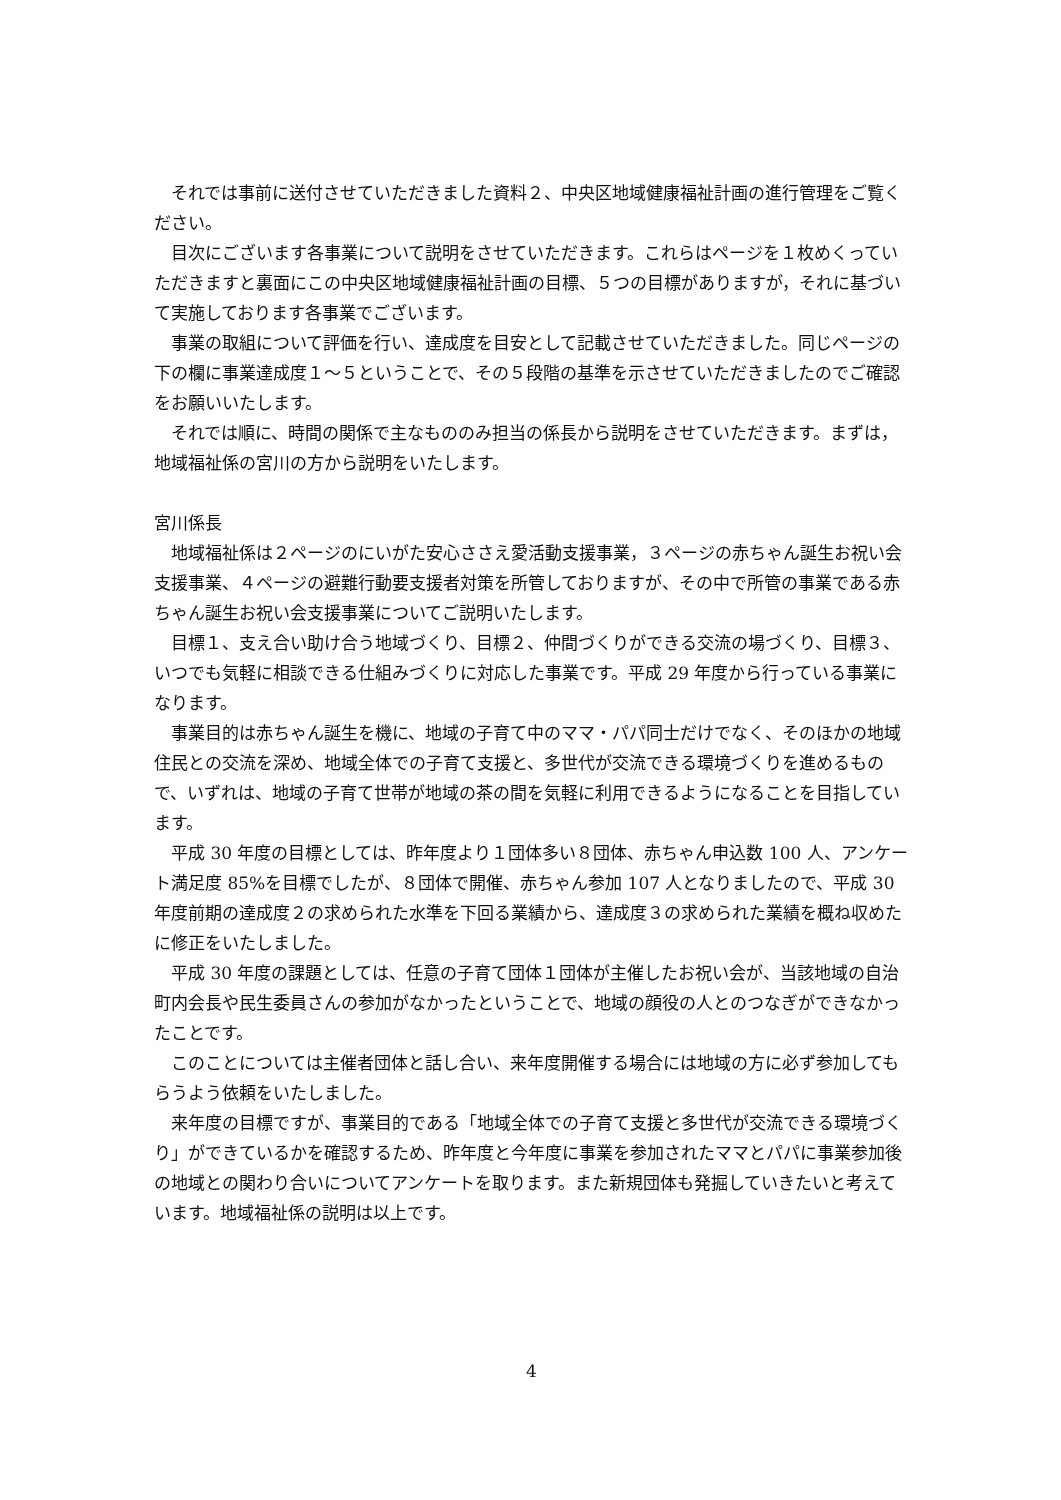それでは事前に送付させていただきました資料２、中央区地域健康福祉計画の進行管理をご覧ください。
目次にございます各事業について説明をさせていただきます。これらはページを１枚めくっていただきますと裏面にこの中央区地域健康福祉計画の目標、５つの目標がありますが，それに基づいて実施しております各事業でございます。
事業の取組について評価を行い、達成度を目安として記載させていただきました。同じページの下の欄に事業達成度１～５ということで、その５段階の基準を示させていただきましたのでご確認をお願いいたします。
それでは順に、時間の関係で主なもののみ担当の係長から説明をさせていただきます。まずは，地域福祉係の宮川の方から説明をいたします。
宮川係長
地域福祉係は２ページのにいがた安心ささえ愛活動支援事業，３ページの赤ちゃん誕生お祝い会支援事業、４ページの避難行動要支援者対策を所管しておりますが、その中で所管の事業である赤ちゃん誕生お祝い会支援事業についてご説明いたします。
目標１、支え合い助け合う地域づくり、目標２、仲間づくりができる交流の場づくり、目標３、いつでも気軽に相談できる仕組みづくりに対応した事業です。平成 29 年度から行っている事業になります。
事業目的は赤ちゃん誕生を機に、地域の子育て中のママ・パパ同士だけでなく、そのほかの地域住民との交流を深め、地域全体での子育て支援と、多世代が交流できる環境づくりを進めるもので、いずれは、地域の子育て世帯が地域の茶の間を気軽に利用できるようになることを目指しています。
平成 30 年度の目標としては、昨年度より１団体多い８団体、赤ちゃん申込数 100 人、アンケート満足度 85%を目標でしたが、８団体で開催、赤ちゃん参加 107 人となりましたので、平成 30 年度前期の達成度２の求められた水準を下回る業績から、達成度３の求められた業績を概ね収めたに修正をいたしました。
平成 30 年度の課題としては、任意の子育て団体１団体が主催したお祝い会が、当該地域の自治町内会長や民生委員さんの参加がなかったということで、地域の顔役の人とのつなぎができなかったことです。
このことについては主催者団体と話し合い、来年度開催する場合には地域の方に必ず参加してもらうよう依頼をいたしました。
来年度の目標ですが、事業目的である「地域全体での子育て支援と多世代が交流できる環境づくり」ができているかを確認するため、昨年度と今年度に事業を参加されたママとパパに事業参加後の地域との関わり合いについてアンケートを取ります。また新規団体も発掘していきたいと考えています。地域福祉係の説明は以上です。
4